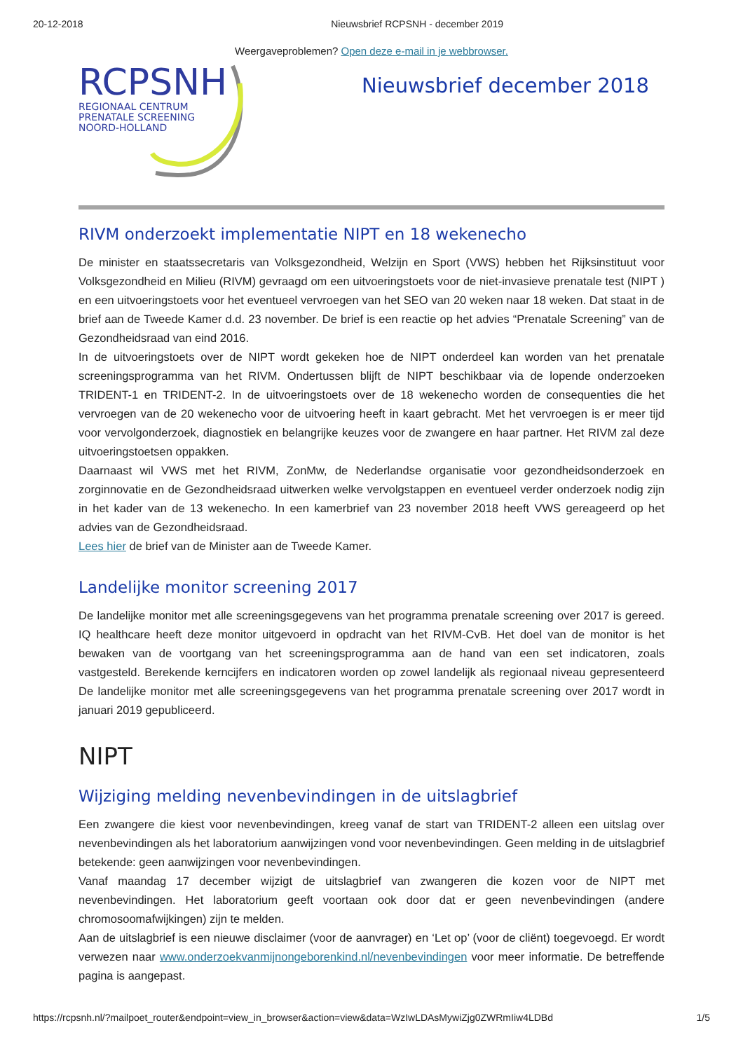20-12-2018 Nieuwsbrief RCPSNH - december 2019
Weergaveproblemen? Open deze e-mail in je webbrowser.
RCPSNH
REGIONAAL CENTRUM
PRENATALE SCREENING
NOORD-HOLLAND
Nieuwsbrief december 2018
RIVM onderzoekt implementatie NIPT en 18 wekenecho
De minister en staatssecretaris van Volksgezondheid, Welzijn en Sport (VWS) hebben het Rijksinstituut voor Volksgezondheid en Milieu (RIVM) gevraagd om een uitvoeringstoets voor de niet-invasieve prenatale test (NIPT ) en een uitvoeringstoets voor het eventueel vervroegen van het SEO van 20 weken naar 18 weken. Dat staat in de brief aan de Tweede Kamer d.d. 23 november. De brief is een reactie op het advies “Prenatale Screening” van de Gezondheidsraad van eind 2016.
In de uitvoeringstoets over de NIPT wordt gekeken hoe de NIPT onderdeel kan worden van het prenatale screeningsprogramma van het RIVM. Ondertussen blijft de NIPT beschikbaar via de lopende onderzoeken TRIDENT-1 en TRIDENT-2. In de uitvoeringstoets over de 18 wekenecho worden de consequenties die het vervroegen van de 20 wekenecho voor de uitvoering heeft in kaart gebracht. Met het vervroegen is er meer tijd voor vervolgonderzoek, diagnostiek en belangrijke keuzes voor de zwangere en haar partner. Het RIVM zal deze uitvoeringstoetsen oppakken.
Daarnaast wil VWS met het RIVM, ZonMw, de Nederlandse organisatie voor gezondheidsonderzoek en zorginnovatie en de Gezondheidsraad uitwerken welke vervolgstappen en eventueel verder onderzoek nodig zijn in het kader van de 13 wekenecho. In een kamerbrief van 23 november 2018 heeft VWS gereageerd op het advies van de Gezondheidsraad.
Lees hier de brief van de Minister aan de Tweede Kamer.
Landelijke monitor screening 2017
De landelijke monitor met alle screeningsgegevens van het programma prenatale screening over 2017 is gereed. IQ healthcare heeft deze monitor uitgevoerd in opdracht van het RIVM-CvB. Het doel van de monitor is het bewaken van de voortgang van het screeningsprogramma aan de hand van een set indicatoren, zoals vastgesteld. Berekende kerncijfers en indicatoren worden op zowel landelijk als regionaal niveau gepresenteerd De landelijke monitor met alle screeningsgegevens van het programma prenatale screening over 2017 wordt in januari 2019 gepubliceerd.
NIPT
Wijziging melding nevenbevindingen in de uitslagbrief
Een zwangere die kiest voor nevenbevindingen, kreeg vanaf de start van TRIDENT-2 alleen een uitslag over nevenbevindingen als het laboratorium aanwijzingen vond voor nevenbevindingen. Geen melding in de uitslagbrief betekende: geen aanwijzingen voor nevenbevindingen.
Vanaf maandag 17 december wijzigt de uitslagbrief van zwangeren die kozen voor de NIPT met nevenbevindingen. Het laboratorium geeft voortaan ook door dat er geen nevenbevindingen (andere chromosoomafwijkingen) zijn te melden.
Aan de uitslagbrief is een nieuwe disclaimer (voor de aanvrager) en ‘Let op’ (voor de cliënt) toegevoegd. Er wordt verwezen naar www.onderzoekvanmijnongeborenkind.nl/nevenbevindingen voor meer informatie. De betreffende pagina is aangepast.
https://rcpsnh.nl/?mailpoet_router&endpoint=view_in_browser&action=view&data=WzIwLDAsMywiZjg0ZWRmIiw4LDBd 1/5